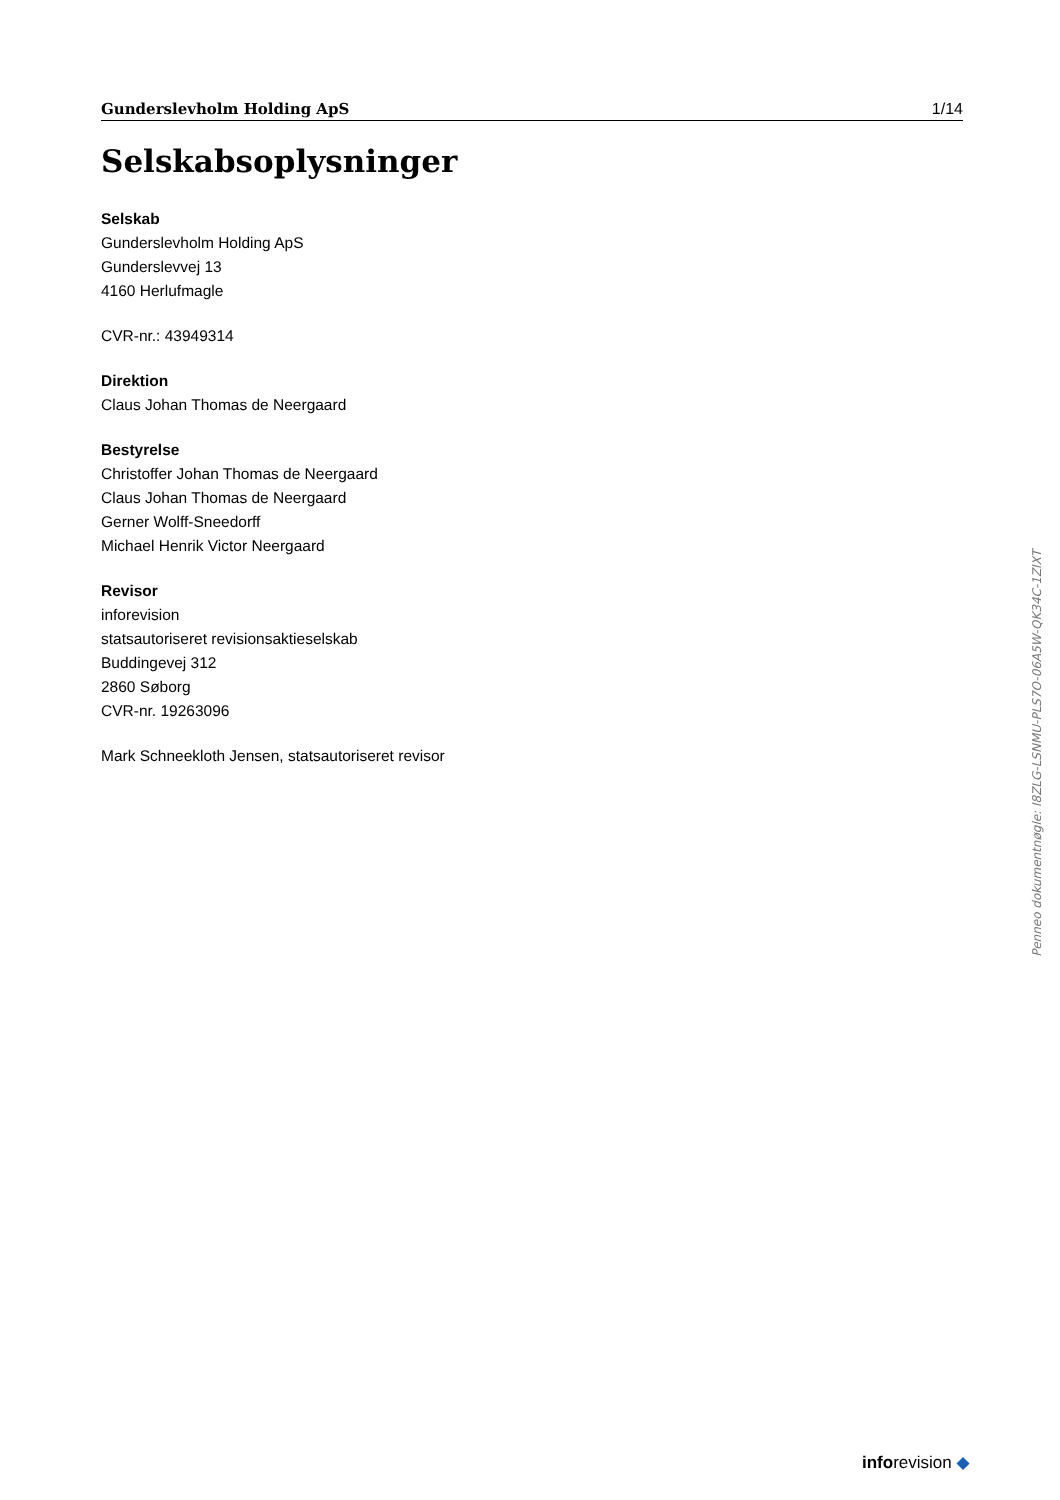Gunderslevholm Holding ApS 1/14
Selskabsoplysninger
Selskab
Gunderslevholm Holding ApS
Gunderslevvej 13
4160 Herlufmagle
CVR-nr.: 43949314
Direktion
Claus Johan Thomas de Neergaard
Bestyrelse
Christoffer Johan Thomas de Neergaard
Claus Johan Thomas de Neergaard
Gerner Wolff-Sneedorff
Michael Henrik Victor Neergaard
Revisor
inforevision
statsautoriseret revisionsaktieselskab
Buddingevej 312
2860 Søborg
CVR-nr. 19263096
Mark Schneekloth Jensen, statsautoriseret revisor
Penneo dokumentnøgle: I8ZLG-LSNMU-PLS7O-06A5W-QK34C-1ZIXT
inforevision ◆